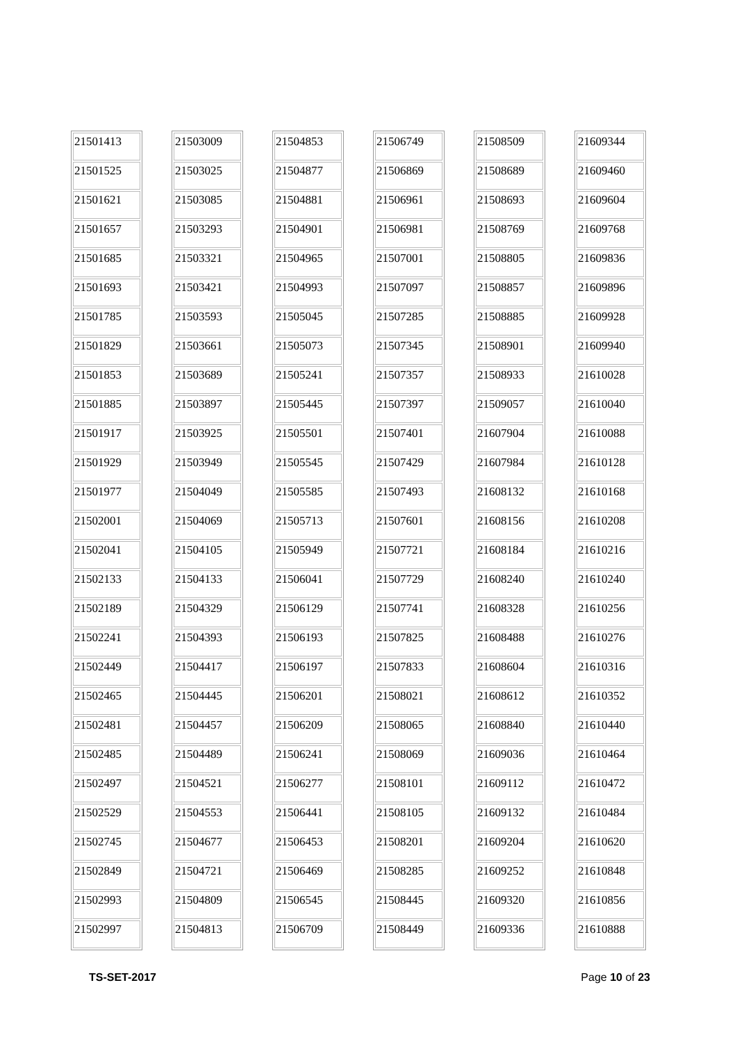| 21501413 |
| 21501525 |
| 21501621 |
| 21501657 |
| 21501685 |
| 21501693 |
| 21501785 |
| 21501829 |
| 21501853 |
| 21501885 |
| 21501917 |
| 21501929 |
| 21501977 |
| 21502001 |
| 21502041 |
| 21502133 |
| 21502189 |
| 21502241 |
| 21502449 |
| 21502465 |
| 21502481 |
| 21502485 |
| 21502497 |
| 21502529 |
| 21502745 |
| 21502849 |
| 21502993 |
| 21502997 |
| 21503009 |
| 21503025 |
| 21503085 |
| 21503293 |
| 21503321 |
| 21503421 |
| 21503593 |
| 21503661 |
| 21503689 |
| 21503897 |
| 21503925 |
| 21503949 |
| 21504049 |
| 21504069 |
| 21504105 |
| 21504133 |
| 21504329 |
| 21504393 |
| 21504417 |
| 21504445 |
| 21504457 |
| 21504489 |
| 21504521 |
| 21504553 |
| 21504677 |
| 21504721 |
| 21504809 |
| 21504813 |
| 21504853 |
| 21504877 |
| 21504881 |
| 21504901 |
| 21504965 |
| 21504993 |
| 21505045 |
| 21505073 |
| 21505241 |
| 21505445 |
| 21505501 |
| 21505545 |
| 21505585 |
| 21505713 |
| 21505949 |
| 21506041 |
| 21506129 |
| 21506193 |
| 21506197 |
| 21506201 |
| 21506209 |
| 21506241 |
| 21506277 |
| 21506441 |
| 21506453 |
| 21506469 |
| 21506545 |
| 21506709 |
| 21506749 |
| 21506869 |
| 21506961 |
| 21506981 |
| 21507001 |
| 21507097 |
| 21507285 |
| 21507345 |
| 21507357 |
| 21507397 |
| 21507401 |
| 21507429 |
| 21507493 |
| 21507601 |
| 21507721 |
| 21507729 |
| 21507741 |
| 21507825 |
| 21507833 |
| 21508021 |
| 21508065 |
| 21508069 |
| 21508101 |
| 21508105 |
| 21508201 |
| 21508285 |
| 21508445 |
| 21508449 |
| 21508509 |
| 21508689 |
| 21508693 |
| 21508769 |
| 21508805 |
| 21508857 |
| 21508885 |
| 21508901 |
| 21508933 |
| 21509057 |
| 21607904 |
| 21607984 |
| 21608132 |
| 21608156 |
| 21608184 |
| 21608240 |
| 21608328 |
| 21608488 |
| 21608604 |
| 21608612 |
| 21608840 |
| 21609036 |
| 21609112 |
| 21609132 |
| 21609204 |
| 21609252 |
| 21609320 |
| 21609336 |
| 21609344 |
| 21609460 |
| 21609604 |
| 21609768 |
| 21609836 |
| 21609896 |
| 21609928 |
| 21609940 |
| 21610028 |
| 21610040 |
| 21610088 |
| 21610128 |
| 21610168 |
| 21610208 |
| 21610216 |
| 21610240 |
| 21610256 |
| 21610276 |
| 21610316 |
| 21610352 |
| 21610440 |
| 21610464 |
| 21610472 |
| 21610484 |
| 21610620 |
| 21610848 |
| 21610856 |
| 21610888 |
TS-SET-2017 Page 10 of 23